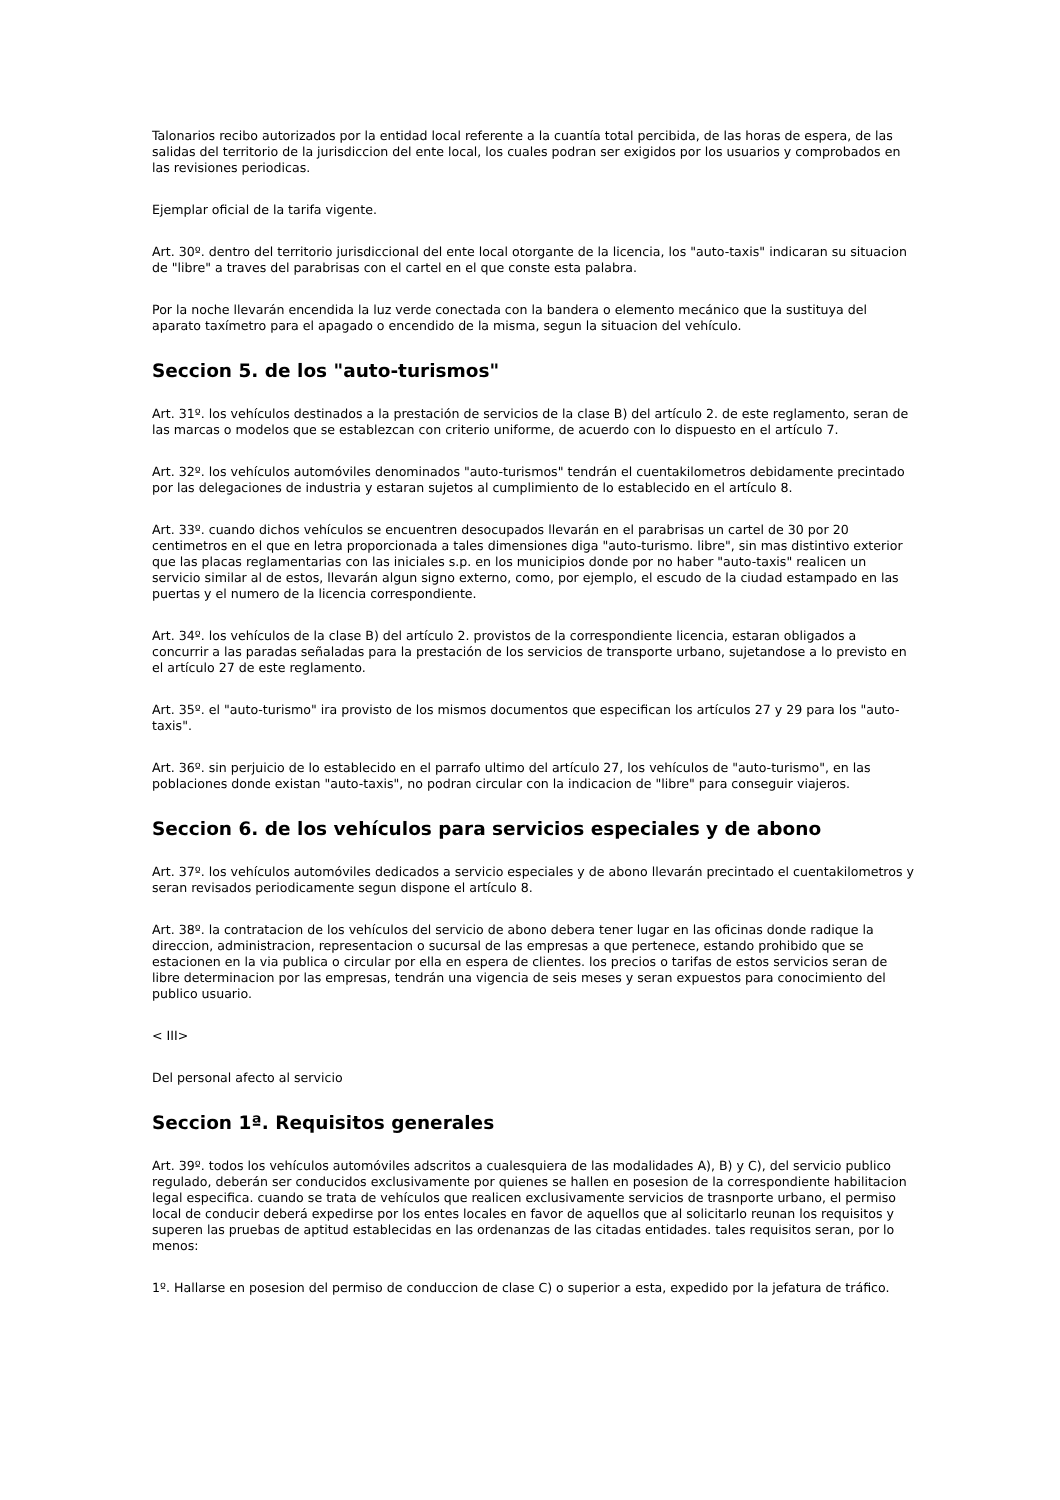Talonarios recibo autorizados por la entidad local referente a la cuantía total percibida, de las horas de espera, de las salidas del territorio de la jurisdiccion del ente local, los cuales podran ser exigidos por los usuarios y comprobados en las revisiones periodicas.
Ejemplar oficial de la tarifa vigente.
Art. 30º. dentro del territorio jurisdiccional del ente local otorgante de la licencia, los "auto-taxis" indicaran su situacion de "libre" a traves del parabrisas con el cartel en el que conste esta palabra.
Por la noche llevarán encendida la luz verde conectada con la bandera o elemento mecánico que la sustituya del aparato taxímetro para el apagado o encendido de la misma, segun la situacion del vehículo.
Seccion 5. de los "auto-turismos"
Art. 31º. los vehículos destinados a la prestación de servicios de la clase B) del artículo 2. de este reglamento, seran de las marcas o modelos que se establezcan con criterio uniforme, de acuerdo con lo dispuesto en el artículo 7.
Art. 32º. los vehículos automóviles denominados "auto-turismos" tendrán el cuentakilometros debidamente precintado por las delegaciones de industria y estaran sujetos al cumplimiento de lo establecido en el artículo 8.
Art. 33º. cuando dichos vehículos se encuentren desocupados llevarán en el parabrisas un cartel de 30 por 20 centimetros en el que en letra proporcionada a tales dimensiones diga "auto-turismo. libre", sin mas distintivo exterior que las placas reglamentarias con las iniciales s.p. en los municipios donde por no haber "auto-taxis" realicen un servicio similar al de estos, llevarán algun signo externo, como, por ejemplo, el escudo de la ciudad estampado en las puertas y el numero de la licencia correspondiente.
Art. 34º. los vehículos de la clase B) del artículo 2. provistos de la correspondiente licencia, estaran obligados a concurrir a las paradas señaladas para la prestación de los servicios de transporte urbano, sujetandose a lo previsto en el artículo 27 de este reglamento.
Art. 35º. el "auto-turismo" ira provisto de los mismos documentos que especifican los artículos 27 y 29 para los "auto-taxis".
Art. 36º. sin perjuicio de lo establecido en el parrafo ultimo del artículo 27, los vehículos de "auto-turismo", en las poblaciones donde existan "auto-taxis", no podran circular con la indicacion de "libre" para conseguir viajeros.
Seccion 6. de los vehículos para servicios especiales y de abono
Art. 37º. los vehículos automóviles dedicados a servicio especiales y de abono llevarán precintado el cuentakilometros y seran revisados periodicamente segun dispone el artículo 8.
Art. 38º. la contratacion de los vehículos del servicio de abono debera tener lugar en las oficinas donde radique la direccion, administracion, representacion o sucursal de las empresas a que pertenece, estando prohibido que se estacionen en la via publica o circular por ella en espera de clientes. los precios o tarifas de estos servicios seran de libre determinacion por las empresas, tendrán una vigencia de seis meses y seran expuestos para conocimiento del publico usuario.
< III>
Del personal afecto al servicio
Seccion 1ª. Requisitos generales
Art. 39º. todos los vehículos automóviles adscritos a cualesquiera de las modalidades A), B) y C), del servicio publico regulado, deberán ser conducidos exclusivamente por quienes se hallen en posesion de la correspondiente habilitacion legal especifica. cuando se trata de vehículos que realicen exclusivamente servicios de trasnporte urbano, el permiso local de conducir deberá expedirse por los entes locales en favor de aquellos que al solicitarlo reunan los requisitos y superen las pruebas de aptitud establecidas en las ordenanzas de las citadas entidades. tales requisitos seran, por lo menos:
1º. Hallarse en posesion del permiso de conduccion de clase C) o superior a esta, expedido por la jefatura de tráfico.